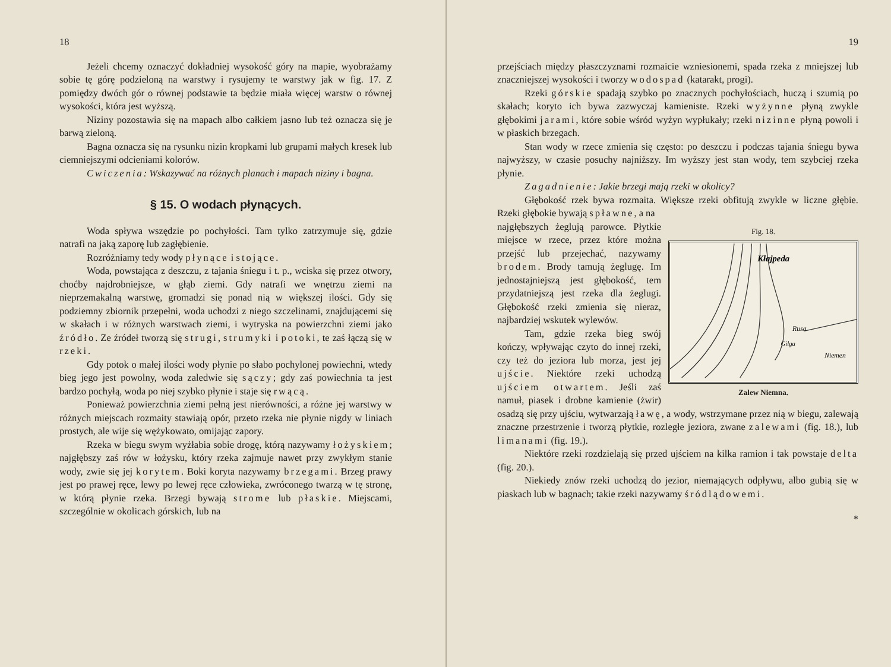18
Jeżeli chcemy oznaczyć dokładniej wysokość góry na mapie, wyobrażamy sobie tę górę podzieloną na warstwy i rysujemy te warstwy jak w fig. 17. Z pomiędzy dwóch gór o równej podstawie ta będzie miała więcej warstw o równej wysokości, która jest wyższą.
Niziny pozostawia się na mapach albo całkiem jasno lub też oznacza się je barwą zieloną.
Bagna oznacza się na rysunku nizin kropkami lub grupami małych kresek lub ciemniejszymi odcieniami kolorów.
Cwiczenia: Wskazywać na różnych planach i mapach niziny i bagna.
§ 15. O wodach płynących.
Woda spływa wszędzie po pochyłości. Tam tylko zatrzymuje się, gdzie natrafi na jaką zaporę lub zagłębienie.
Rozróżniamy tedy wody płynące i stojące.
Woda, powstająca z deszczu, z tajania śniegu i t. p., wciska się przez otwory, choćby najdrobniejsze, w głąb ziemi. Gdy natrafi we wnętrzu ziemi na nieprzemakalną warstwę, gromadzi się ponad nią w większej ilości. Gdy się podziemny zbiornik przepełni, woda uchodzi z niego szczelinami, znajdującemi się w skałach i w różnych warstwach ziemi, i wytryska na powierzchni ziemi jako źródło. Ze źródeł tworzą się strugi, strumyki i potoki, te zaś łączą się w rzeki.
Gdy potok o małej ilości wody płynie po słabo pochylonej powiechni, wtedy bieg jego jest powolny, woda zaledwie się sączy; gdy zaś powiechnia ta jest bardzo pochyłą, woda po niej szybko płynie i staje się rwącą.
Ponieważ powierzchnia ziemi pełną jest nierówności, a różne jej warstwy w różnych miejscach rozmaity stawiają opór, przeto rzeka nie płynie nigdy w liniach prostych, ale wije się wężykowato, omijając zapory.
Rzeka w biegu swym wyżłabia sobie drogę, którą nazywamy łożyskiem; najgłębszy zaś rów w łożysku, który rzeka zajmuje nawet przy zwykłym stanie wody, zwie się jej korytem. Boki koryta nazywamy brzegami. Brzeg prawy jest po prawej ręce, lewy po lewej ręce człowieka, zwróconego twarzą w tę stronę, w którą płynie rzeka. Brzegi bywają strome lub płaskie. Miejscami, szczególnie w okolicach górskich, lub na
19
przejściach między płaszczyznami rozmaicie wzniesionemi, spada rzeka z mniejszej lub znaczniejszej wysokości i tworzy wodospad (katarakt, progi).
Rzeki górskie spadają szybko po znacznych pochyłościach, huczą i szumią po skałach; koryto ich bywa zazwyczaj kamieniste. Rzeki wyżynne płyną zwykle głębokimi jarami, które sobie wśród wyżyn wypłukały; rzeki nizinne płyną powoli i w płaskich brzegach.
Stan wody w rzece zmienia się często: po deszczu i podczas tajania śniegu bywa najwyższy, w czasie posuchy najniższy. Im wyższy jest stan wody, tem szybciej rzeka płynie.
Zagadnienie: Jakie brzegi mają rzeki w okolicy?
Głębokość rzek bywa rozmaita. Większe rzeki obfitują zwykle w liczne głębie. Rzeki głębokie bywają spławne, a na
Fig. 18.
Kłajpeda
Rusa
Gilga
Niemen
Zalew Niemna.
najgłębszych żeglują parowce. Płytkie miejsce w rzece, przez które można przejść lub przejechać, nazywamy brodem. Brody tamują żeglugę. Im jednostajniejszą jest głębokość, tem przydatniejszą jest rzeka dla żeglugi. Głębokość rzeki zmienia się nieraz, najbardziej wskutek wylewów.
Tam, gdzie rzeka bieg swój kończy, wpływając czyto do innej rzeki, czy też do jeziora lub morza, jest jej ujście. Niektóre rzeki uchodzą ujściem otwartem. Jeśli zaś namuł, piasek i drobne kamienie (żwir) osadzą się przy ujściu, wytwarzają ławę, a wody, wstrzymane przez nią w biegu, zalewają znaczne przestrzenie i tworzą płytkie, rozległe jeziora, zwane zalewami (fig. 18.), lub limanami (fig. 19.).
Niektóre rzeki rozdzielają się przed ujściem na kilka ramion i tak powstaje delta (fig. 20.).
Niekiedy znów rzeki uchodzą do jezior, niemających odpływu, albo gubią się w piaskach lub w bagnach; takie rzeki nazywamy śródlądowemi.
*